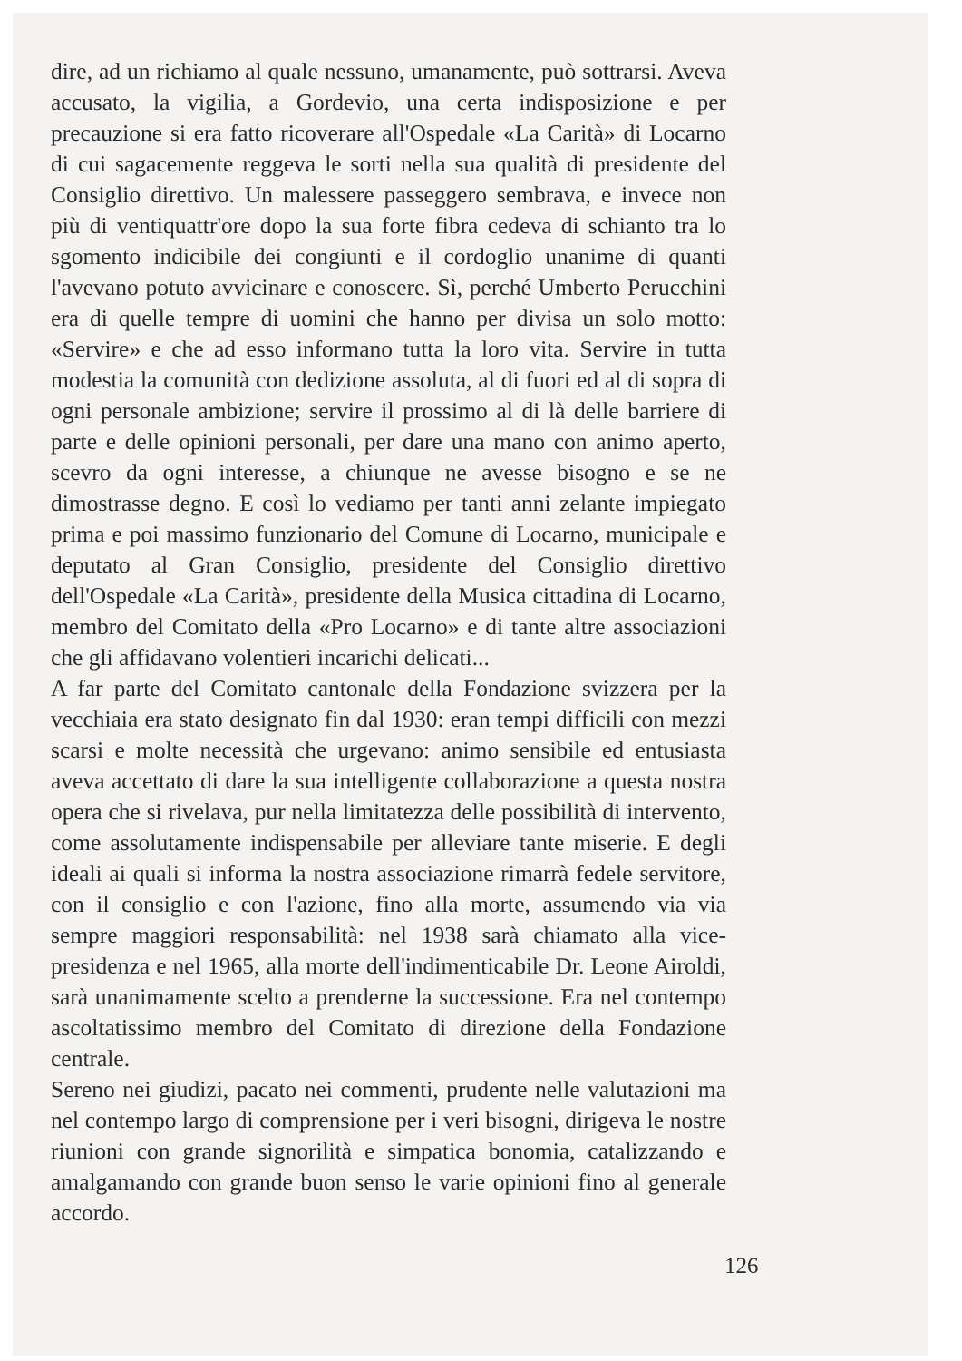dire, ad un richiamo al quale nessuno, umanamente, può sottrarsi. Aveva accusato, la vigilia, a Gordevio, una certa indisposizione e per precauzione si era fatto ricoverare all'Ospedale «La Carità» di Locarno di cui sagacemente reggeva le sorti nella sua qualità di presidente del Consiglio direttivo. Un malessere passeggero sembrava, e invece non più di ventiquattr'ore dopo la sua forte fibra cedeva di schianto tra lo sgomento indicibile dei congiunti e il cordoglio unanime di quanti l'avevano potuto avvicinare e conoscere. Sì, perché Umberto Perucchini era di quelle tempre di uomini che hanno per divisa un solo motto: «Servire» e che ad esso informano tutta la loro vita. Servire in tutta modestia la comunità con dedizione assoluta, al di fuori ed al di sopra di ogni personale ambizione; servire il prossimo al di là delle barriere di parte e delle opinioni personali, per dare una mano con animo aperto, scevro da ogni interesse, a chiunque ne avesse bisogno e se ne dimostrasse degno. E così lo vediamo per tanti anni zelante impiegato prima e poi massimo funzionario del Comune di Locarno, municipale e deputato al Gran Consiglio, presidente del Consiglio direttivo dell'Ospedale «La Carità», presidente della Musica cittadina di Locarno, membro del Comitato della «Pro Locarno» e di tante altre associazioni che gli affidavano volentieri incarichi delicati...
A far parte del Comitato cantonale della Fondazione svizzera per la vecchiaia era stato designato fin dal 1930: eran tempi difficili con mezzi scarsi e molte necessità che urgevano: animo sensibile ed entusiasta aveva accettato di dare la sua intelligente collaborazione a questa nostra opera che si rivelava, pur nella limitatezza delle possibilità di intervento, come assolutamente indispensabile per alleviare tante miserie. E degli ideali ai quali si informa la nostra associazione rimarrà fedele servitore, con il consiglio e con l'azione, fino alla morte, assumendo via via sempre maggiori responsabilità: nel 1938 sarà chiamato alla vice-presidenza e nel 1965, alla morte dell'indimenticabile Dr. Leone Airoldi, sarà unanimamente scelto a prenderne la successione. Era nel contempo ascoltatissimo membro del Comitato di direzione della Fondazione centrale.
Sereno nei giudizi, pacato nei commenti, prudente nelle valutazioni ma nel contempo largo di comprensione per i veri bisogni, dirigeva le nostre riunioni con grande signorilità e simpatica bonomia, catalizzando e amalgamando con grande buon senso le varie opinioni fino al generale accordo.
126